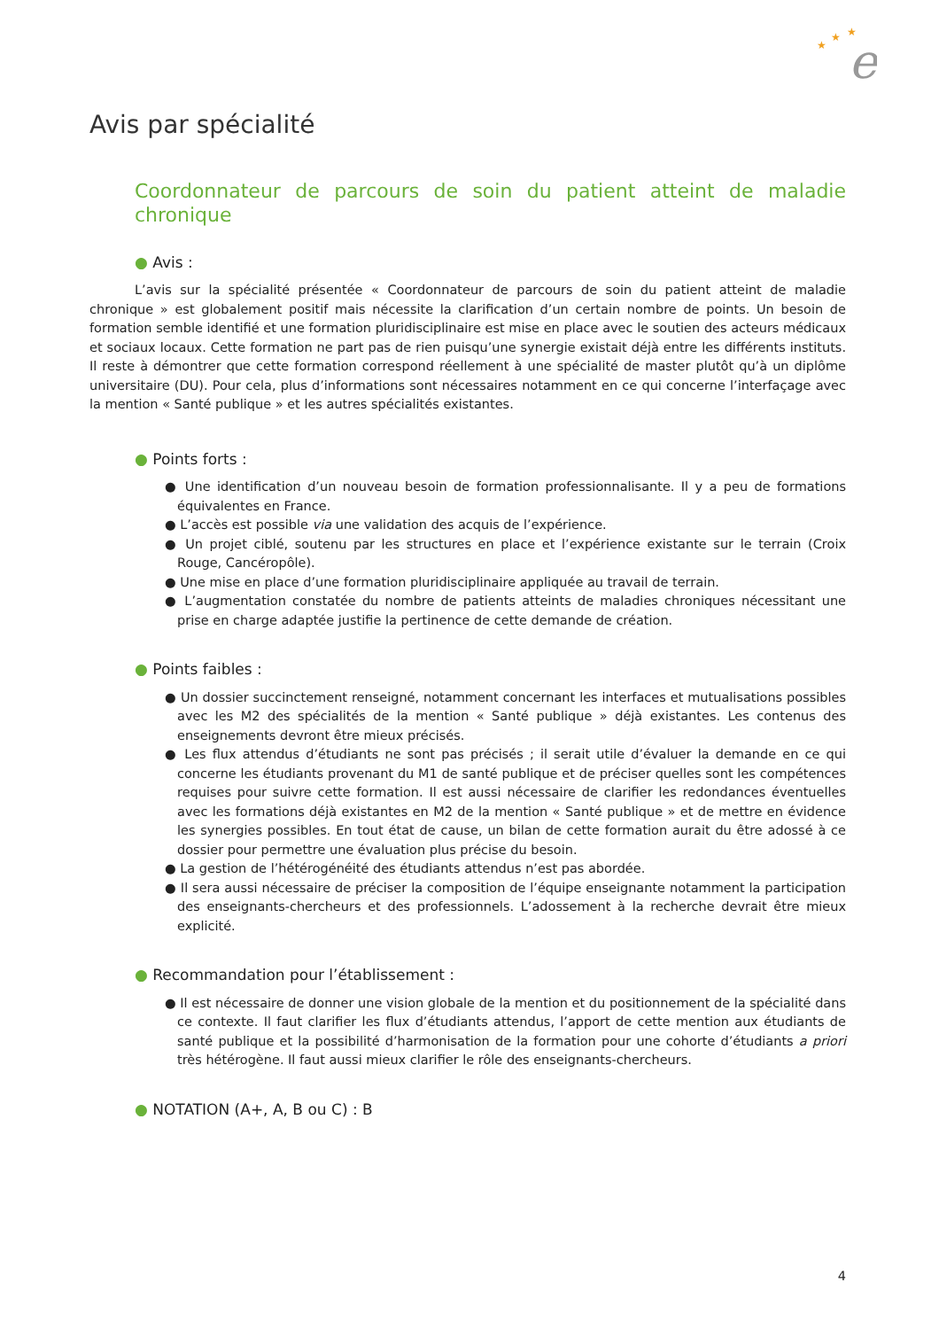e
★
★
★
Avis par spécialité
Coordonnateur de parcours de soin du patient atteint de maladie chronique
● Avis :
L’avis sur la spécialité présentée « Coordonnateur de parcours de soin du patient atteint de maladie chronique » est globalement positif mais nécessite la clarification d’un certain nombre de points. Un besoin de formation semble identifié et une formation pluridisciplinaire est mise en place avec le soutien des acteurs médicaux et sociaux locaux. Cette formation ne part pas de rien puisqu’une synergie existait déjà entre les différents instituts. Il reste à démontrer que cette formation correspond réellement à une spécialité de master plutôt qu’à un diplôme universitaire (DU). Pour cela, plus d’informations sont nécessaires notamment en ce qui concerne l’interfaçage avec la mention « Santé publique » et les autres spécialités existantes.
● Points forts :
● Une identification d’un nouveau besoin de formation professionnalisante. Il y a peu de formations équivalentes en France.
● L’accès est possible via une validation des acquis de l’expérience.
● Un projet ciblé, soutenu par les structures en place et l’expérience existante sur le terrain (Croix Rouge, Cancéropôle).
● Une mise en place d’une formation pluridisciplinaire appliquée au travail de terrain.
● L’augmentation constatée du nombre de patients atteints de maladies chroniques nécessitant une prise en charge adaptée justifie la pertinence de cette demande de création.
● Points faibles :
● Un dossier succinctement renseigné, notamment concernant les interfaces et mutualisations possibles avec les M2 des spécialités de la mention « Santé publique » déjà existantes. Les contenus des enseignements devront être mieux précisés.
● Les flux attendus d’étudiants ne sont pas précisés ; il serait utile d’évaluer la demande en ce qui concerne les étudiants provenant du M1 de santé publique et de préciser quelles sont les compétences requises pour suivre cette formation. Il est aussi nécessaire de clarifier les redondances éventuelles avec les formations déjà existantes en M2 de la mention « Santé publique » et de mettre en évidence les synergies possibles. En tout état de cause, un bilan de cette formation aurait du être adossé à ce dossier pour permettre une évaluation plus précise du besoin.
● La gestion de l’hétérogénéité des étudiants attendus n’est pas abordée.
● Il sera aussi nécessaire de préciser la composition de l’équipe enseignante notamment la participation des enseignants-chercheurs et des professionnels. L’adossement à la recherche devrait être mieux explicité.
● Recommandation pour l’établissement :
● Il est nécessaire de donner une vision globale de la mention et du positionnement de la spécialité dans ce contexte. Il faut clarifier les flux d’étudiants attendus, l’apport de cette mention aux étudiants de santé publique et la possibilité d’harmonisation de la formation pour une cohorte d’étudiants a priori très hétérogène. Il faut aussi mieux clarifier le rôle des enseignants-chercheurs.
● NOTATION (A+, A, B ou C) : B
4